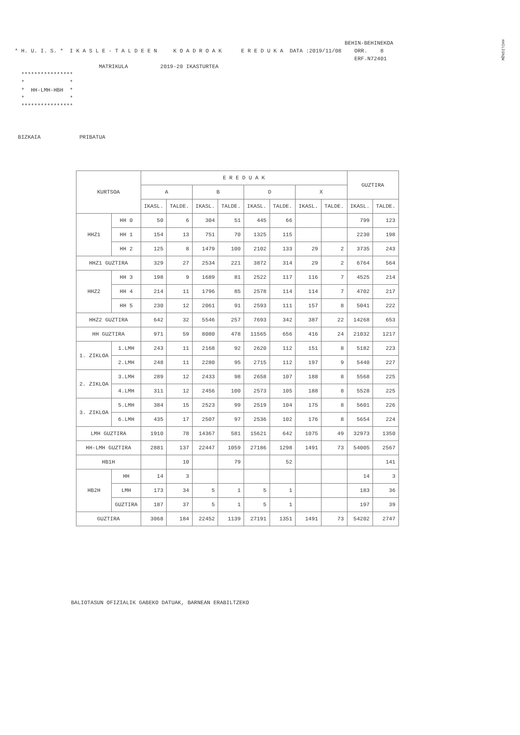#HILIG%QW
BEHIN-BEHINEKOA * H. U. I. S. * I K A S L E - T A L D E E N K O A D R O A K E R E D U K A DATA :2019/11/08 ORR. 8 ERF.N72401 MATRIKULA 2019-20 IKASTURTEA **************** * * * HH-LMH-HBH * * * **************** BIZKAIA PRIBATUA
| KURTSOA | | E R E D U A K | | | | | | | | GUZTIRA | |
| --- | --- | --- | --- | --- | --- | --- | --- | --- | --- | --- | --- |
| | | A | | B | | D | | X | | | |
| | | IKASL. | TALDE. | IKASL. | TALDE. | IKASL. | TALDE. | IKASL. | TALDE. | IKASL. | TALDE. |
| HHZ1 | HH 0 | 50 | 6 | 304 | 51 | 445 | 66 | | | 799 | 123 |
| | HH 1 | 154 | 13 | 751 | 70 | 1325 | 115 | | | 2230 | 198 |
| | HH 2 | 125 | 8 | 1479 | 100 | 2102 | 133 | 29 | 2 | 3735 | 243 |
| HHZ1 GUZTIRA | | 329 | 27 | 2534 | 221 | 3872 | 314 | 29 | 2 | 6764 | 564 |
| HHZ2 | HH 3 | 198 | 9 | 1689 | 81 | 2522 | 117 | 116 | 7 | 4525 | 214 |
| | HH 4 | 214 | 11 | 1796 | 85 | 2578 | 114 | 114 | 7 | 4702 | 217 |
| | HH 5 | 230 | 12 | 2061 | 91 | 2593 | 111 | 157 | 8 | 5041 | 222 |
| HHZ2 GUZTIRA | | 642 | 32 | 5546 | 257 | 7693 | 342 | 387 | 22 | 14268 | 653 |
| HH GUZTIRA | | 971 | 59 | 8080 | 478 | 11565 | 656 | 416 | 24 | 21032 | 1217 |
| 1. ZIKLOA | 1.LMH | 243 | 11 | 2168 | 92 | 2620 | 112 | 151 | 8 | 5182 | 223 |
| | 2.LMH | 248 | 11 | 2280 | 95 | 2715 | 112 | 197 | 9 | 5440 | 227 |
| 2. ZIKLOA | 3.LMH | 289 | 12 | 2433 | 98 | 2658 | 107 | 188 | 8 | 5568 | 225 |
| | 4.LMH | 311 | 12 | 2456 | 100 | 2573 | 105 | 188 | 8 | 5528 | 225 |
| 3. ZIKLOA | 5.LMH | 384 | 15 | 2523 | 99 | 2519 | 104 | 175 | 8 | 5601 | 226 |
| | 6.LMH | 435 | 17 | 2507 | 97 | 2536 | 102 | 176 | 8 | 5654 | 224 |
| LMH GUZTIRA | | 1910 | 78 | 14367 | 581 | 15621 | 642 | 1075 | 49 | 32973 | 1350 |
| HH-LMH GUZTIRA | | 2881 | 137 | 22447 | 1059 | 27186 | 1298 | 1491 | 73 | 54005 | 2567 |
| HB1H | | | 10 | | 79 | | 52 | | | | 141 |
| HB2H | HH | 14 | 3 | | | | | | | 14 | 3 |
| | LMH | 173 | 34 | 5 | 1 | 5 | 1 | | | 183 | 36 |
| | GUZTIRA | 187 | 37 | 5 | 1 | 5 | 1 | | | 197 | 39 |
| GUZTIRA | | 3068 | 184 | 22452 | 1139 | 27191 | 1351 | 1491 | 73 | 54202 | 2747 |
BALIOTASUN OFIZIALIK GABEKO DATUAK, BARNEAN ERABILTZEKO